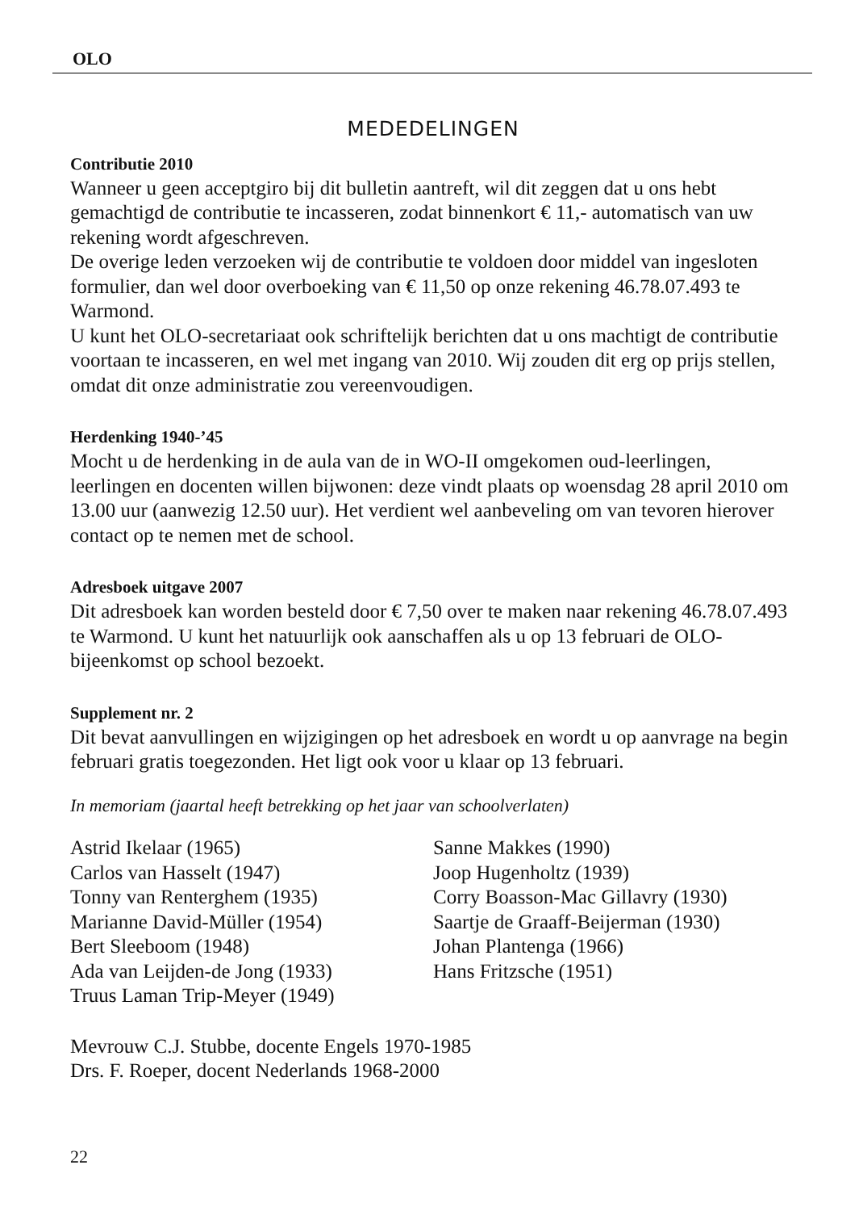OLO
MEDEDELINGEN
Contributie 2010
Wanneer u geen acceptgiro bij dit bulletin aantreft, wil dit zeggen dat u ons hebt gemachtigd de contributie te incasseren, zodat binnenkort € 11,- automatisch van uw rekening wordt afgeschreven.
De overige leden verzoeken wij de contributie te voldoen door middel van ingesloten formulier, dan wel door overboeking van € 11,50 op onze rekening 46.78.07.493 te Warmond.
U kunt het OLO-secretariaat ook schriftelijk berichten dat u ons machtigt de contributie voortaan te incasseren, en wel met ingang van 2010. Wij zouden dit erg op prijs stellen, omdat dit onze administratie zou vereenvoudigen.
Herdenking 1940-’45
Mocht u de herdenking in de aula van de in WO-II omgekomen oud-leerlingen, leerlingen en docenten willen bijwonen: deze vindt plaats op woensdag 28 april 2010 om 13.00 uur (aanwezig 12.50 uur). Het verdient wel aanbeveling om van tevoren hierover contact op te nemen met de school.
Adresboek uitgave 2007
Dit adresboek kan worden besteld door € 7,50 over te maken naar rekening 46.78.07.493 te Warmond. U kunt het natuurlijk ook aanschaffen als u op 13 februari de OLO-bijeenkomst op school bezoekt.
Supplement nr. 2
Dit bevat aanvullingen en wijzigingen op het adresboek en wordt u op aanvrage na begin februari gratis toegezonden. Het ligt ook voor u klaar op 13 februari.
In memoriam (jaartal heeft betrekking op het jaar van schoolverlaten)
Astrid Ikelaar (1965)
Carlos van Hasselt (1947)
Tonny van Renterghem (1935)
Marianne David-Müller (1954)
Bert Sleeboom (1948)
Ada van Leijden-de Jong (1933)
Truus Laman Trip-Meyer (1949)
Sanne Makkes (1990)
Joop Hugenholtz (1939)
Corry Boasson-Mac Gillavry (1930)
Saartje de Graaff-Beijerman (1930)
Johan Plantenga (1966)
Hans Fritzsche (1951)
Mevrouw C.J. Stubbe, docente Engels 1970-1985
Drs. F. Roeper, docent Nederlands 1968-2000
22